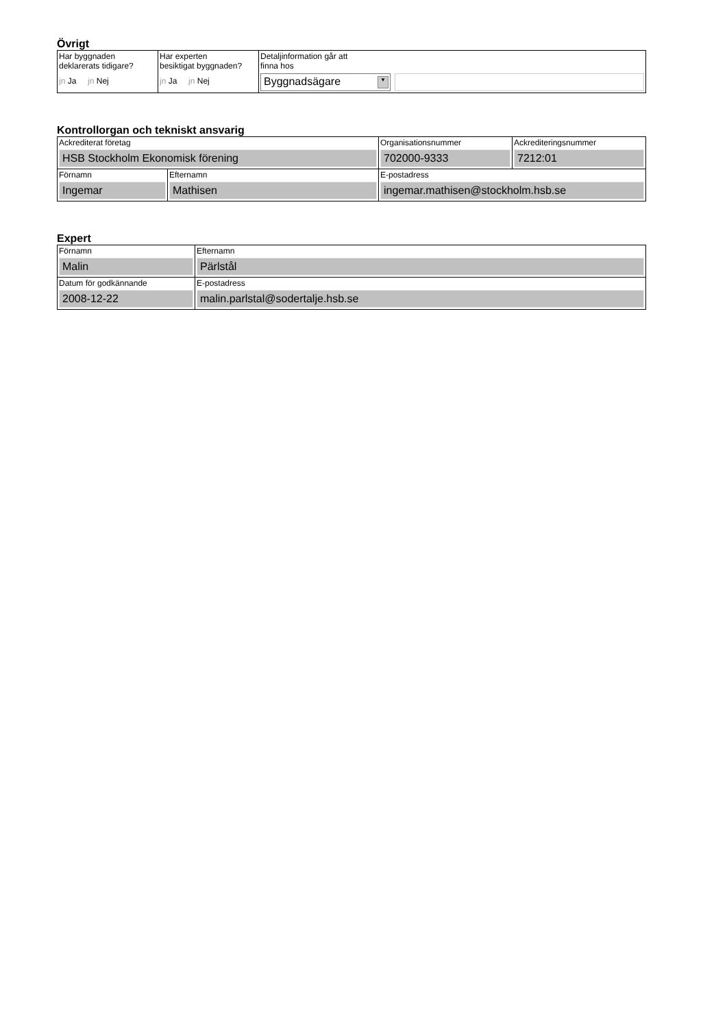Övrigt
| Har byggnaden deklarerats tidigare? jn Ja jn Nej | Har experten besiktigat byggnaden? jn Ja jn Nej | Detaljinformation går att finna hos Byggnadsägare ▼ |
Kontrollorgan och tekniskt ansvarig
| Ackrediterat företag HSB Stockholm Ekonomisk förening | | Organisationsnummer 702000-9333 | Ackrediteringsnummer 7212:01 |
| Förnamn Ingemar | Efternamn Mathisen | E-postadress ingemar.mathisen@stockholm.hsb.se | |
Expert
| Förnamn Malin | Efternamn Pärlstål |
| Datum för godkännande 2008-12-22 | E-postadress malin.parlstal@sodertalje.hsb.se |